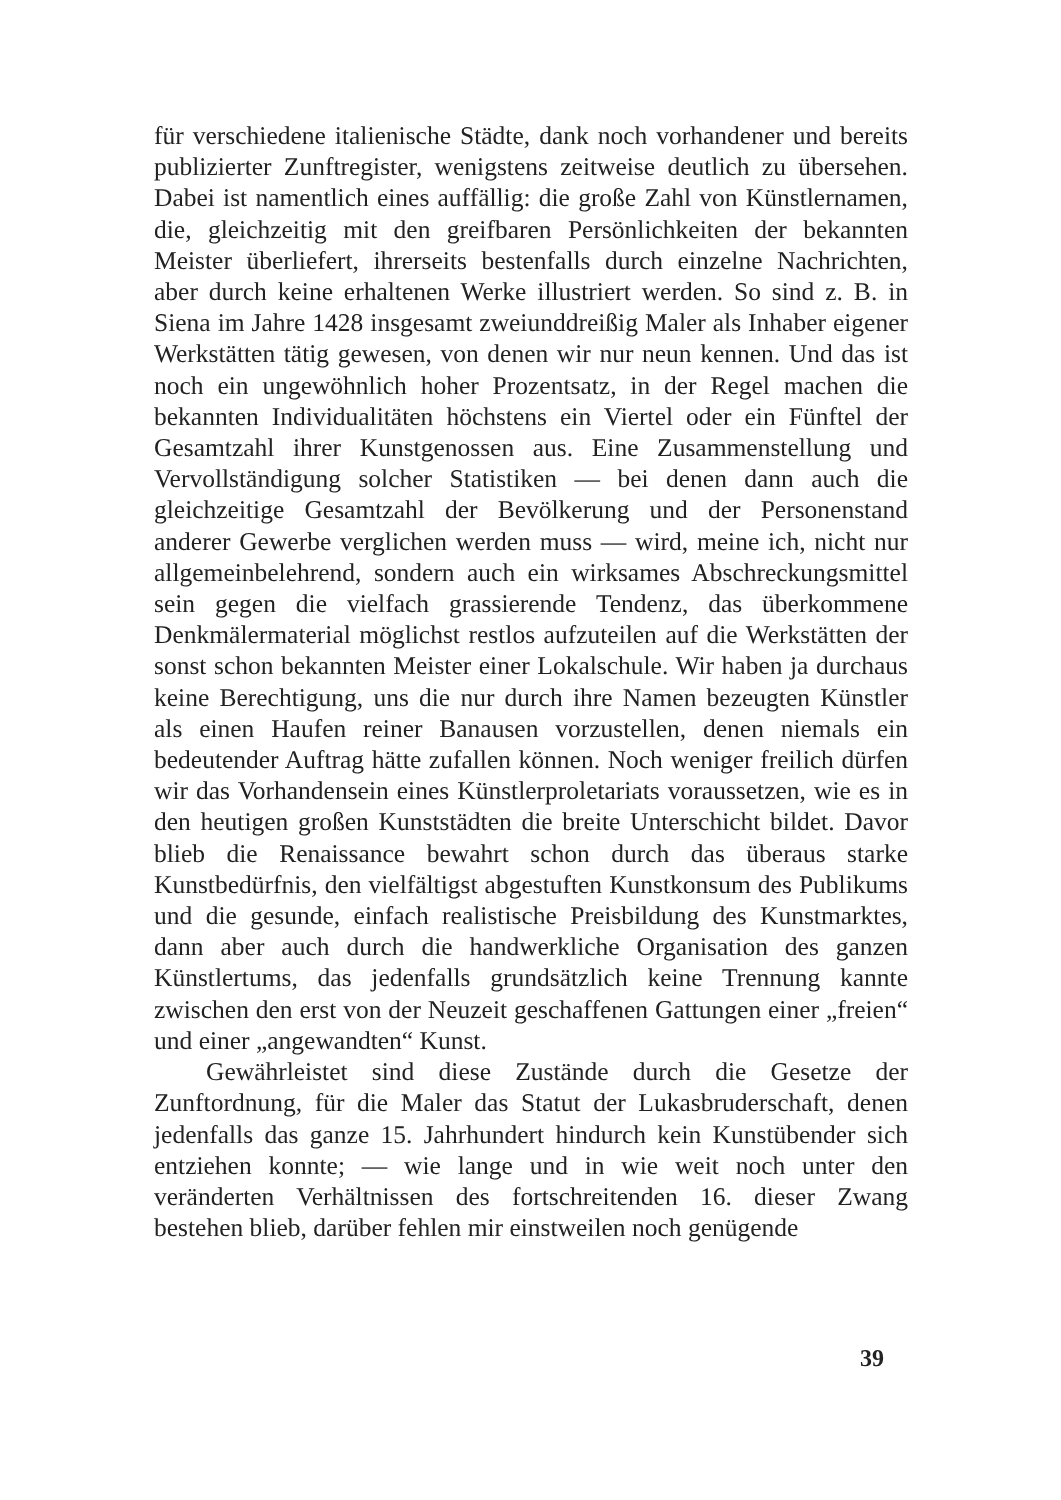für verschiedene italienische Städte, dank noch vorhandener und bereits publizierter Zunftregister, wenigstens zeitweise deutlich zu übersehen. Dabei ist namentlich eines auffällig: die große Zahl von Künstlernamen, die, gleichzeitig mit den greifbaren Persönlichkeiten der bekannten Meister überliefert, ihrerseits bestenfalls durch einzelne Nachrichten, aber durch keine erhaltenen Werke illustriert werden. So sind z. B. in Siena im Jahre 1428 insgesamt zweiunddreißig Maler als Inhaber eigener Werkstätten tätig gewesen, von denen wir nur neun kennen. Und das ist noch ein ungewöhnlich hoher Prozentsatz, in der Regel machen die bekannten Individualitäten höchstens ein Viertel oder ein Fünftel der Gesamtzahl ihrer Kunstgenossen aus. Eine Zusammenstellung und Vervollständigung solcher Statistiken — bei denen dann auch die gleichzeitige Gesamtzahl der Bevölkerung und der Personenstand anderer Gewerbe verglichen werden muss — wird, meine ich, nicht nur allgemeinbelehrend, sondern auch ein wirksames Abschreckungsmittel sein gegen die vielfach grassierende Tendenz, das überkommene Denkmälermaterial möglichst restlos aufzuteilen auf die Werkstätten der sonst schon bekannten Meister einer Lokalschule. Wir haben ja durchaus keine Berechtigung, uns die nur durch ihre Namen bezeugten Künstler als einen Haufen reiner Banausen vorzustellen, denen niemals ein bedeutender Auftrag hätte zufallen können. Noch weniger freilich dürfen wir das Vorhandensein eines Künstlerproletariats voraussetzen, wie es in den heutigen großen Kunststädten die breite Unterschicht bildet. Davor blieb die Renaissance bewahrt schon durch das überaus starke Kunstbedürfnis, den vielfältigst abgestuften Kunstkonsum des Publikums und die gesunde, einfach realistische Preisbildung des Kunstmarktes, dann aber auch durch die handwerkliche Organisation des ganzen Künstlertums, das jedenfalls grundsätzlich keine Trennung kannte zwischen den erst von der Neuzeit geschaffenen Gattungen einer „freien“ und einer „angewandten“ Kunst.
Gewährleistet sind diese Zustände durch die Gesetze der Zunftordnung, für die Maler das Statut der Lukasbruderschaft, denen jedenfalls das ganze 15. Jahrhundert hindurch kein Kunstübender sich entziehen konnte; — wie lange und in wie weit noch unter den veränderten Verhältnissen des fortschreitenden 16. dieser Zwang bestehen blieb, darüber fehlen mir einstweilen noch genügende
39